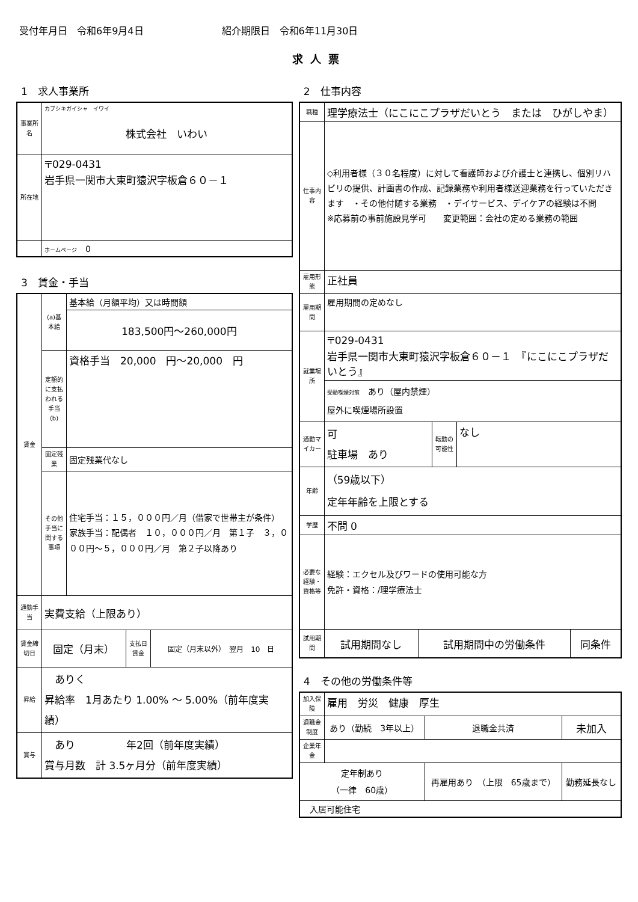受付年月日　令和6年9月4日 紹介期限日　令和6年11月30日
求人票
1　求人事業所
| 事業所名 | カブシキガイシャ イワイ 株式会社 いわい |
| 所在地 | 〒029-0431 岩手県一関市大東町猿沢字板倉６０－１ |
| | ホームページ 0 |
3　賃金・手当
| 賃金 | (a)基本給 | 基本給（月額平均）又は時間額 |
| | | 183,500円～260,000円 |
| | 定額的に支払われる手当(b) | 資格手当 20,000 円～20,000 円 |
| | 固定残業 | 固定残業代なし |
| | その他手当に関する事項 | 住宅手当：１５，０００円／月（借家で世帯主が条件） 家族手当：配偶者 １０，０００円／月 第１子 ３，０００円～５，０００円／月 第２子以降あり |
| 通勤手当 | 実費支給（上限あり） | |
| 賃金締切日 | / 固定（月末） / 支払日 賃金 / 固定（月末以外） 翌月 10 日 / | |
| 昇給 | ありく 昇給率 1月あたり 1.00% ～ 5.00%（前年度実績） | |
| 賞与 | あり 年2回（前年度実績） 賞与月数 計 3.5ヶ月分（前年度実績） | |
2　仕事内容
| 職種 | 理学療法士（にこにこプラザだいとう または ひがしやま） | | |
| 仕事内容 | ◇利用者様（３０名程度）に対して看護師および介護士と連携し、個別リハビリの提供、計画書の作成、記録業務や利用者様送迎業務を行っていただきます ・その他付随する業務 ・デイサービス、デイケアの経験は不問 ※応募前の事前施設見学可 変更範囲：会社の定める業務の範囲 | | |
| 雇用形態 | 正社員 | | |
| 雇用期間 | 雇用期間の定めなし | | |
| 就業場所 | 〒029-0431 岩手県一関市大東町猿沢字板倉６０－１ 『にこにこプラザだいとう』 | | |
| | 受動喫煙対策 あり（屋内禁煙） 屋外に喫煙場所設置 | | |
| 通勤マイカー | 可 駐車場 あり | 転勤の可能性 | なし |
| 年齢 | （59歳以下） 定年年齢を上限とする | | |
| 学歴 | 不問 0 | | |
| 必要な経験・資格等 | 経験：エクセル及びワードの使用可能な方 免許・資格：/理学療法士 | | |
| 試用期間 | / 試用期間なし / 試用期間中の労働条件 / 同条件 / | | |
4　その他の労働条件等
| 加入保険 | 雇用 労災 健康 厚生 | | |
| 退職金制度 | あり（勤続 3年以上） | 退職金共済 | 未加入 |
| 企業年金 | | | |
| 定年制あり （一律 60歳） | | 再雇用あり （上限 65歳まで） | 勤務延長なし |
| 入居可能住宅 | | | |